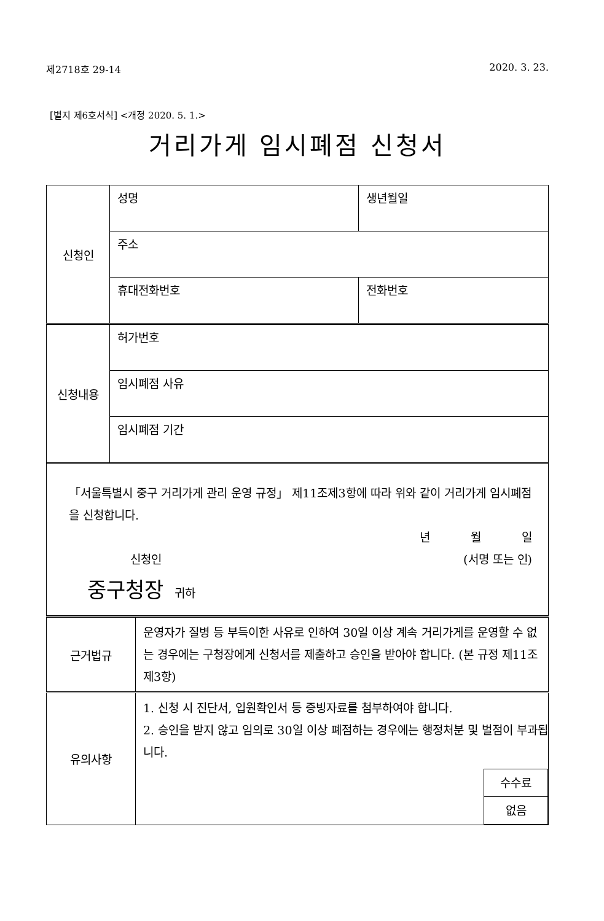제2718호 29-14 2020. 3. 23.
[별지 제6호서식] <개정 2020. 5. 1.>
거리가게 임시폐점 신청서
| 신청인 | 성명 | 생년월일 |
| | 주소 | |
| | 휴대전화번호 | 전화번호 |
| 신청내용 | 허가번호 | |
| | 임시폐점 사유 | |
| | 임시폐점 기간 | |
| 「서울특별시 중구 거리가게 관리 운영 규정」 제11조제3항에 따라 위와 같이 거리가게 임시폐점을 신청합니다. 년 월 일 신청인 (서명 또는 인) 중구청장 귀하 |
| 근거법규 | 운영자가 질병 등 부득이한 사유로 인하여 30일 이상 계속 거리가게를 운영할 수 없는 경우에는 구청장에게 신청서를 제출하고 승인을 받아야 합니다. (본 규정 제11조제3항) |
| 유의사항 | 1. 신청 시 진단서, 입원확인서 등 증빙자료를 첨부하여야 합니다. 2. 승인을 받지 않고 임의로 30일 이상 폐점하는 경우에는 행정처분 및 벌점이 부과됩니다. / 수수료 / / 없음 / |